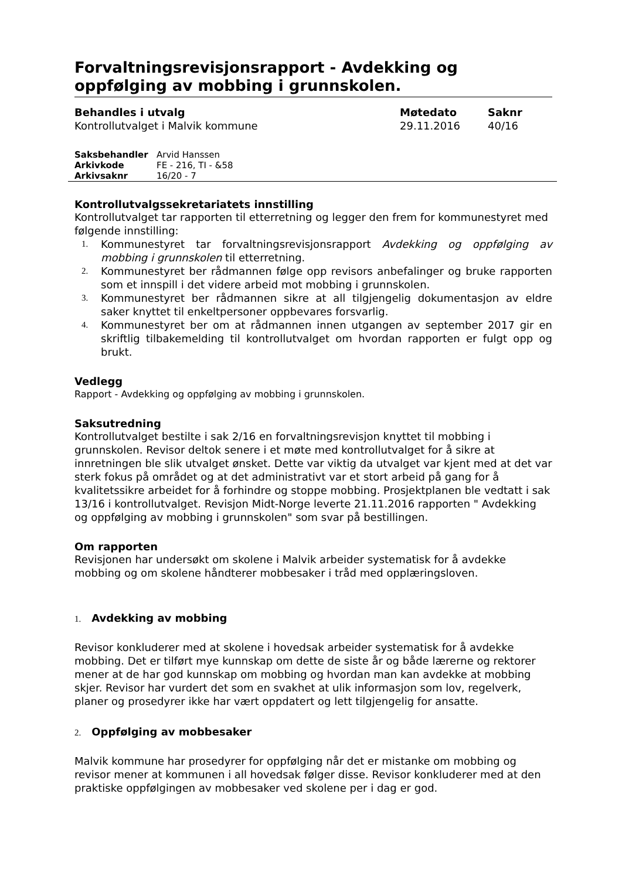Forvaltningsrevisjonsrapport - Avdekking og oppfølging av mobbing i grunnskolen.
| Behandles i utvalg | Møtedato | Saknr |
| --- | --- | --- |
| Kontrollutvalget i Malvik kommune | 29.11.2016 | 40/16 |
| Saksbehandler | Arvid Hanssen |
| Arkivkode | FE - 216, TI - &58 |
| Arkivsaknr | 16/20 - 7 |
Kontrollutvalgssekretariatets innstilling
Kontrollutvalget tar rapporten til etterretning og legger den frem for kommunestyret med følgende innstilling:
1. Kommunestyret tar forvaltningsrevisjonsrapport Avdekking og oppfølging av mobbing i grunnskolen til etterretning.
2. Kommunestyret ber rådmannen følge opp revisors anbefalinger og bruke rapporten som et innspill i det videre arbeid mot mobbing i grunnskolen.
3. Kommunestyret ber rådmannen sikre at all tilgjengelig dokumentasjon av eldre saker knyttet til enkeltpersoner oppbevares forsvarlig.
4. Kommunestyret ber om at rådmannen innen utgangen av september 2017 gir en skriftlig tilbakemelding til kontrollutvalget om hvordan rapporten er fulgt opp og brukt.
Vedlegg
Rapport - Avdekking og oppfølging av mobbing i grunnskolen.
Saksutredning
Kontrollutvalget bestilte i sak 2/16 en forvaltningsrevisjon knyttet til mobbing i grunnskolen. Revisor deltok senere i et møte med kontrollutvalget for å sikre at innretningen ble slik utvalget ønsket. Dette var viktig da utvalget var kjent med at det var sterk fokus på området og at det administrativt var et stort arbeid på gang for å kvalitetssikre arbeidet for å forhindre og stoppe mobbing. Prosjektplanen ble vedtatt i sak 13/16 i kontrollutvalget. Revisjon Midt-Norge leverte 21.11.2016 rapporten " Avdekking og oppfølging av mobbing i grunnskolen" som svar på bestillingen.
Om rapporten
Revisjonen har undersøkt om skolene i Malvik arbeider systematisk for å avdekke mobbing og om skolene håndterer mobbesaker i tråd med opplæringsloven.
1. Avdekking av mobbing
Revisor konkluderer med at skolene i hovedsak arbeider systematisk for å avdekke mobbing. Det er tilført mye kunnskap om dette de siste år og både lærerne og rektorer mener at de har god kunnskap om mobbing og hvordan man kan avdekke at mobbing skjer. Revisor har vurdert det som en svakhet at ulik informasjon som lov, regelverk, planer og prosedyrer ikke har vært oppdatert og lett tilgjengelig for ansatte.
2. Oppfølging av mobbesaker
Malvik kommune har prosedyrer for oppfølging når det er mistanke om mobbing og revisor mener at kommunen i all hovedsak følger disse. Revisor konkluderer med at den praktiske oppfølgingen av mobbesaker ved skolene per i dag er god.